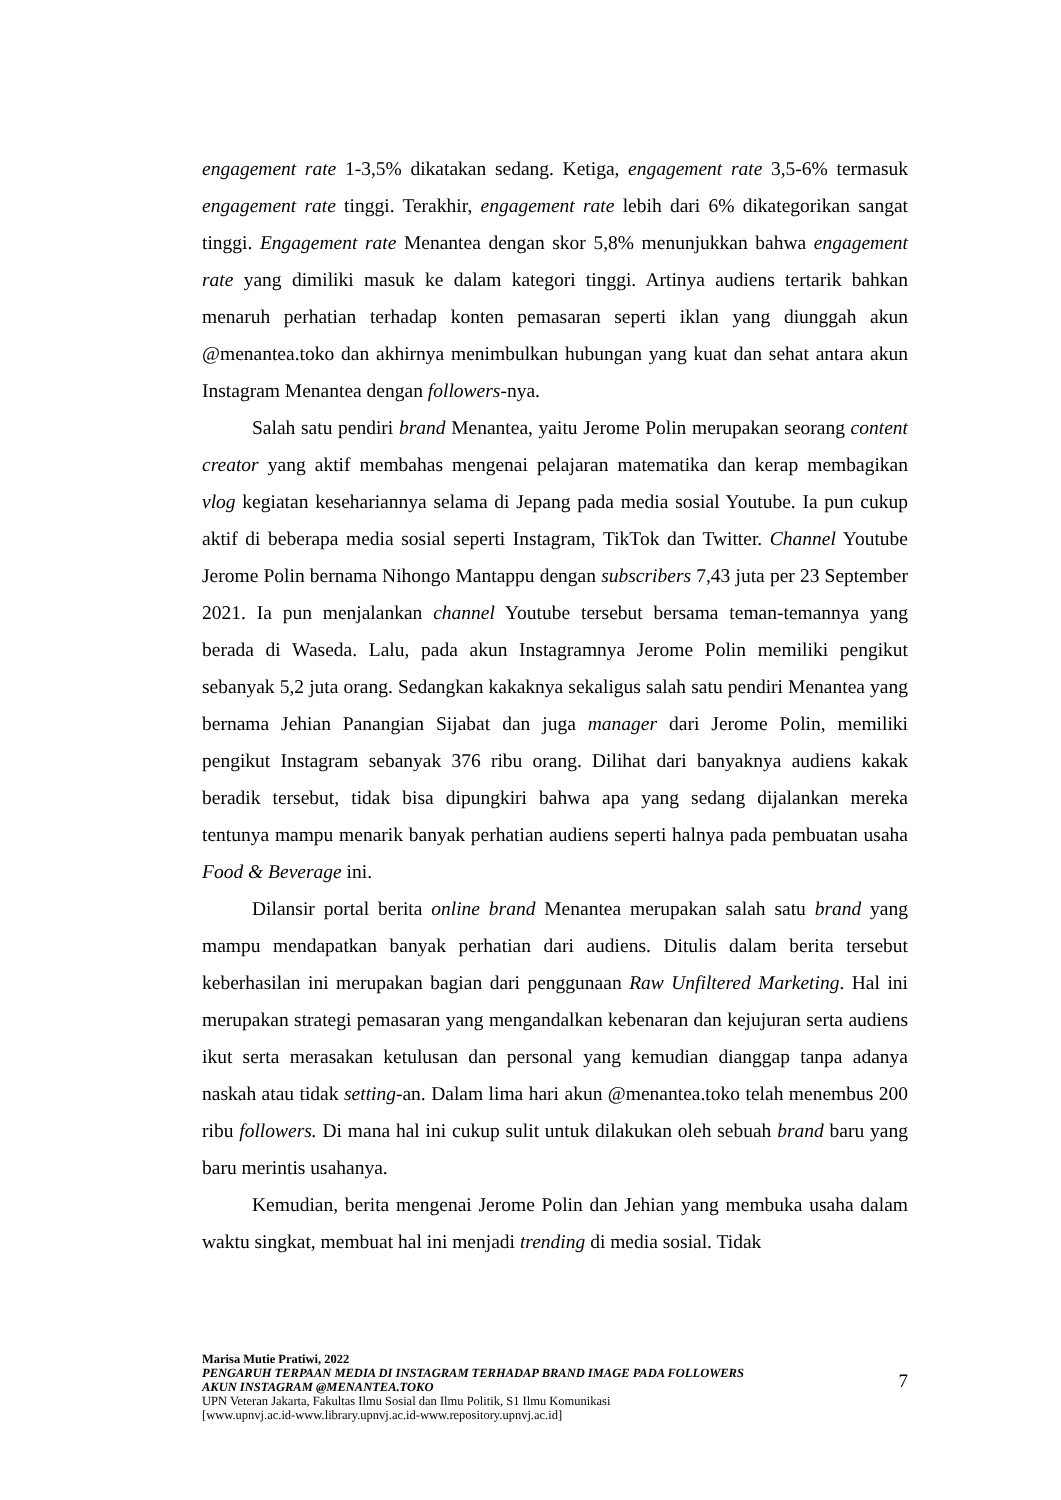engagement rate 1-3,5% dikatakan sedang. Ketiga, engagement rate 3,5-6% termasuk engagement rate tinggi. Terakhir, engagement rate lebih dari 6% dikategorikan sangat tinggi. Engagement rate Menantea dengan skor 5,8% menunjukkan bahwa engagement rate yang dimiliki masuk ke dalam kategori tinggi. Artinya audiens tertarik bahkan menaruh perhatian terhadap konten pemasaran seperti iklan yang diunggah akun @menantea.toko dan akhirnya menimbulkan hubungan yang kuat dan sehat antara akun Instagram Menantea dengan followers-nya.
Salah satu pendiri brand Menantea, yaitu Jerome Polin merupakan seorang content creator yang aktif membahas mengenai pelajaran matematika dan kerap membagikan vlog kegiatan kesehariannya selama di Jepang pada media sosial Youtube. Ia pun cukup aktif di beberapa media sosial seperti Instagram, TikTok dan Twitter. Channel Youtube Jerome Polin bernama Nihongo Mantappu dengan subscribers 7,43 juta per 23 September 2021. Ia pun menjalankan channel Youtube tersebut bersama teman-temannya yang berada di Waseda. Lalu, pada akun Instagramnya Jerome Polin memiliki pengikut sebanyak 5,2 juta orang. Sedangkan kakaknya sekaligus salah satu pendiri Menantea yang bernama Jehian Panangian Sijabat dan juga manager dari Jerome Polin, memiliki pengikut Instagram sebanyak 376 ribu orang. Dilihat dari banyaknya audiens kakak beradik tersebut, tidak bisa dipungkiri bahwa apa yang sedang dijalankan mereka tentunya mampu menarik banyak perhatian audiens seperti halnya pada pembuatan usaha Food & Beverage ini.
Dilansir portal berita online brand Menantea merupakan salah satu brand yang mampu mendapatkan banyak perhatian dari audiens. Ditulis dalam berita tersebut keberhasilan ini merupakan bagian dari penggunaan Raw Unfiltered Marketing. Hal ini merupakan strategi pemasaran yang mengandalkan kebenaran dan kejujuran serta audiens ikut serta merasakan ketulusan dan personal yang kemudian dianggap tanpa adanya naskah atau tidak setting-an. Dalam lima hari akun @menantea.toko telah menembus 200 ribu followers. Di mana hal ini cukup sulit untuk dilakukan oleh sebuah brand baru yang baru merintis usahanya.
Kemudian, berita mengenai Jerome Polin dan Jehian yang membuka usaha dalam waktu singkat, membuat hal ini menjadi trending di media sosial. Tidak
Marisa Mutie Pratiwi, 2022
PENGARUH TERPAAN MEDIA DI INSTAGRAM TERHADAP BRAND IMAGE PADA FOLLOWERS
AKUN INSTAGRAM @MENANTEA.TOKO
UPN Veteran Jakarta, Fakultas Ilmu Sosial dan Ilmu Politik, S1 Ilmu Komunikasi
[www.upnvj.ac.id-www.library.upnvj.ac.id-www.repository.upnvj.ac.id]
7